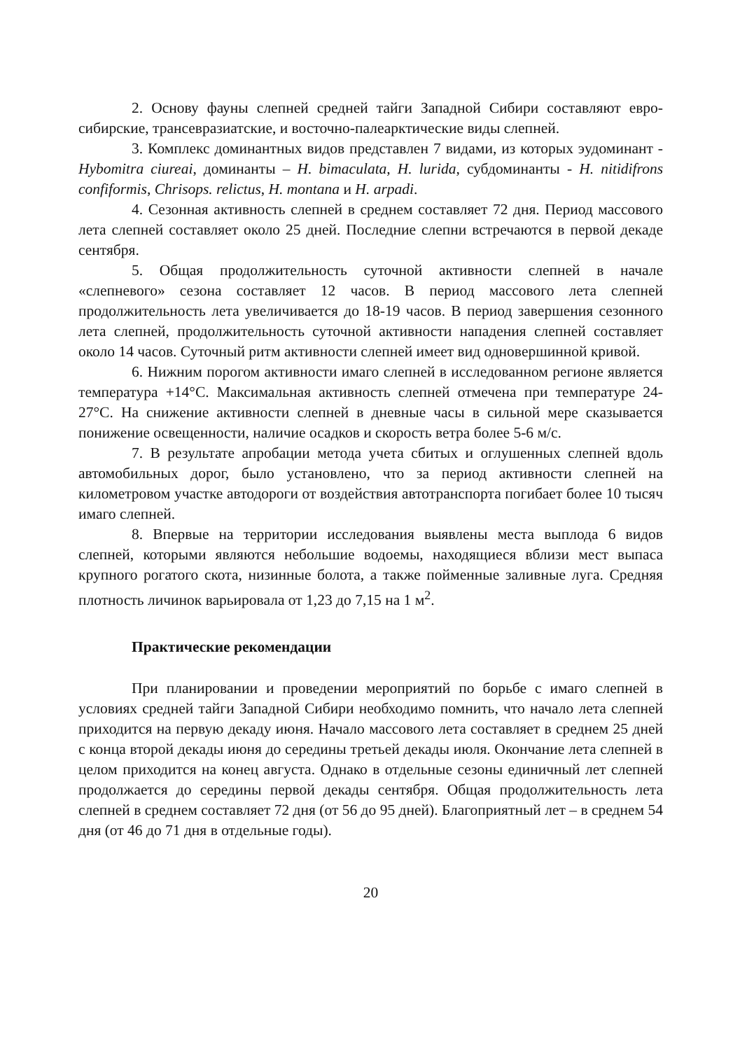2. Основу фауны слепней средней тайги Западной Сибири составляют евро-сибирские, трансевразиатские, и восточно-палеарктические виды слепней.
3. Комплекс доминантных видов представлен 7 видами, из которых эудоминант - Hybomitra ciureai, доминанты – H. bimaculata, H. lurida, субдоминанты - H. nitidifrons confiformis, Chrisops. relictus, H. montana и H. arpadi.
4. Сезонная активность слепней в среднем составляет 72 дня. Период массового лета слепней составляет около 25 дней. Последние слепни встречаются в первой декаде сентября.
5. Общая продолжительность суточной активности слепней в начале «слепневого» сезона составляет 12 часов. В период массового лета слепней продолжительность лета увеличивается до 18-19 часов. В период завершения сезонного лета слепней, продолжительность суточной активности нападения слепней составляет около 14 часов. Суточный ритм активности слепней имеет вид одновершинной кривой.
6. Нижним порогом активности имаго слепней в исследованном регионе является температура +14°С. Максимальная активность слепней отмечена при температуре 24-27°С. На снижение активности слепней в дневные часы в сильной мере сказывается понижение освещенности, наличие осадков и скорость ветра более 5-6 м/с.
7. В результате апробации метода учета сбитых и оглушенных слепней вдоль автомобильных дорог, было установлено, что за период активности слепней на километровом участке автодороги от воздействия автотранспорта погибает более 10 тысяч имаго слепней.
8. Впервые на территории исследования выявлены места выплода 6 видов слепней, которыми являются небольшие водоемы, находящиеся вблизи мест выпаса крупного рогатого скота, низинные болота, а также пойменные заливные луга. Средняя плотность личинок варьировала от 1,23 до 7,15 на 1 м<sup>2</sup>.
Практические рекомендации
При планировании и проведении мероприятий по борьбе с имаго слепней в условиях средней тайги Западной Сибири необходимо помнить, что начало лета слепней приходится на первую декаду июня. Начало массового лета составляет в среднем 25 дней с конца второй декады июня до середины третьей декады июля. Окончание лета слепней в целом приходится на конец августа. Однако в отдельные сезоны единичный лет слепней продолжается до середины первой декады сентября. Общая продолжительность лета слепней в среднем составляет 72 дня (от 56 до 95 дней). Благоприятный лет – в среднем 54 дня (от 46 до 71 дня в отдельные годы).
20